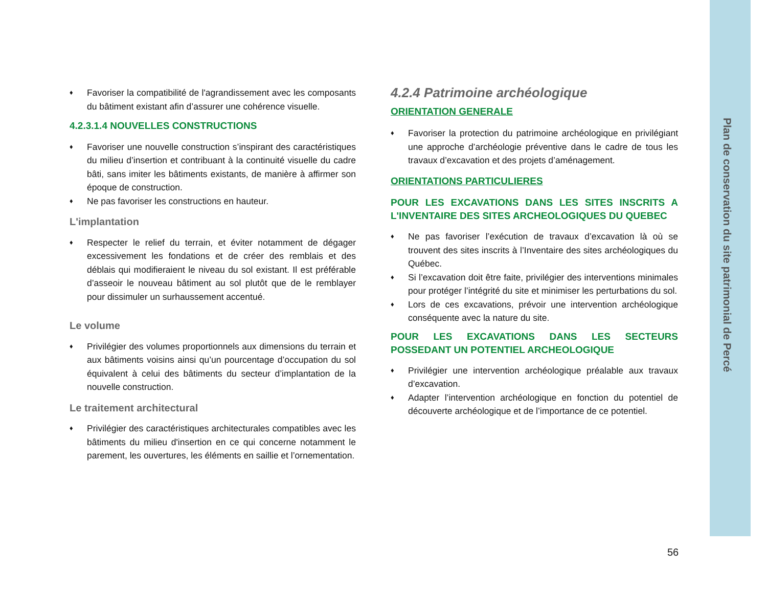♦ Favoriser la compatibilité de l'agrandissement avec les composants du bâtiment existant afin d’assurer une cohérence visuelle.
4.2.3.1.4 NOUVELLES CONSTRUCTIONS
♦ Favoriser une nouvelle construction s’inspirant des caractéristiques du milieu d’insertion et contribuant à la continuité visuelle du cadre bâti, sans imiter les bâtiments existants, de manière à affirmer son époque de construction.
♦ Ne pas favoriser les constructions en hauteur.
L'implantation
♦ Respecter le relief du terrain, et éviter notamment de dégager excessivement les fondations et de créer des remblais et des déblais qui modifieraient le niveau du sol existant. Il est préférable d’asseoir le nouveau bâtiment au sol plutôt que de le remblayer pour dissimuler un surhaussement accentué.
Le volume
♦ Privilégier des volumes proportionnels aux dimensions du terrain et aux bâtiments voisins ainsi qu’un pourcentage d’occupation du sol équivalent à celui des bâtiments du secteur d’implantation de la nouvelle construction.
Le traitement architectural
♦ Privilégier des caractéristiques architecturales compatibles avec les bâtiments du milieu d'insertion en ce qui concerne notamment le parement, les ouvertures, les éléments en saillie et l’ornementation.
4.2.4 Patrimoine archéologique
ORIENTATION GENERALE
♦ Favoriser la protection du patrimoine archéologique en privilégiant une approche d’archéologie préventive dans le cadre de tous les travaux d’excavation et des projets d’aménagement.
ORIENTATIONS PARTICULIERES
POUR LES EXCAVATIONS DANS LES SITES INSCRITS A L'INVENTAIRE DES SITES ARCHEOLOGIQUES DU QUEBEC
♦ Ne pas favoriser l’exécution de travaux d’excavation là où se trouvent des sites inscrits à l’Inventaire des sites archéologiques du Québec.
♦ Si l’excavation doit être faite, privilégier des interventions minimales pour protéger l’intégrité du site et minimiser les perturbations du sol.
♦ Lors de ces excavations, prévoir une intervention archéologique conséquente avec la nature du site.
POUR LES EXCAVATIONS DANS LES SECTEURS POSSEDANT UN POTENTIEL ARCHEOLOGIQUE
♦ Privilégier une intervention archéologique préalable aux travaux d’excavation.
♦ Adapter l’intervention archéologique en fonction du potentiel de découverte archéologique et de l’importance de ce potentiel.
Plan de conservation du site patrimonial de Percé
56